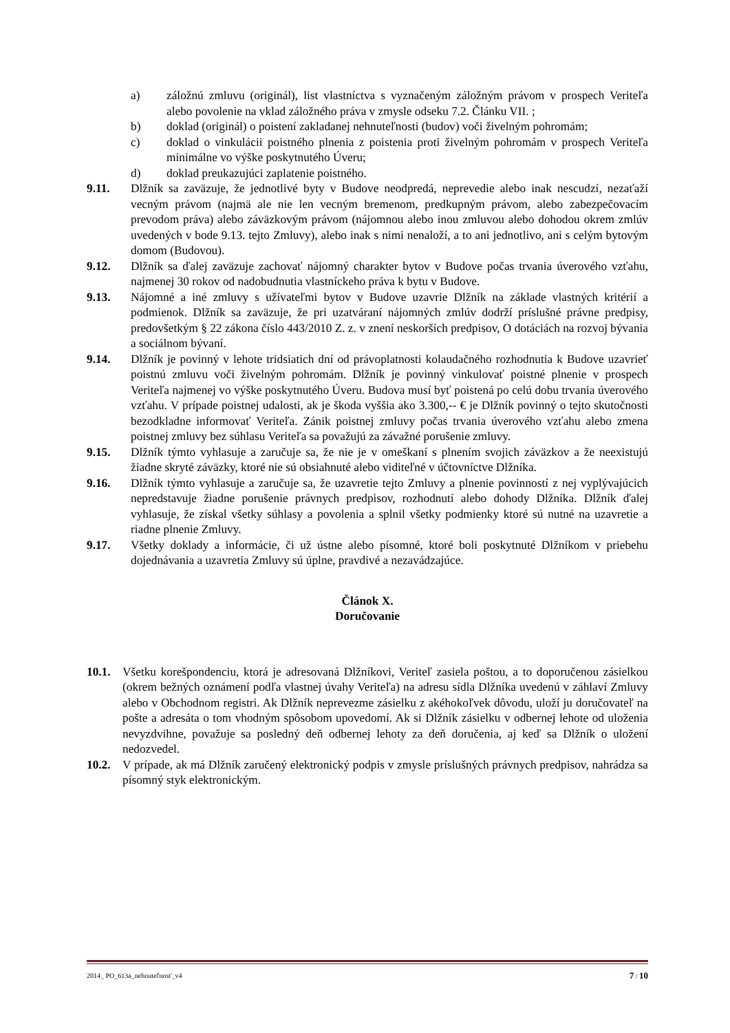a) záložnú zmluvu (originál), list vlastníctva s vyznačeným záložným právom v prospech Veriteľa alebo povolenie na vklad záložného práva v zmysle odseku 7.2. Článku VII. ;
b) doklad (originál) o poistení zakladanej nehnuteľnosti (budov) voči živelným pohromám;
c) doklad o vinkulácii poistného plnenia z poistenia proti živelným pohromám v prospech Veriteľa minimálne vo výške poskytnutého Úveru;
d) doklad preukazujúci zaplatenie poistného.
9.11. Dlžník sa zaväzuje, že jednotlivé byty v Budove neodpredá, neprevedie alebo inak nescudzí, nezaťaží vecným právom (najmä ale nie len vecným bremenom, predkupným právom, alebo zabezpečovacím prevodom práva) alebo záväzkovým právom (nájomnou alebo inou zmluvou alebo dohodou okrem zmlúv uvedených v bode 9.13. tejto Zmluvy), alebo inak s nimi nenaloží, a to ani jednotlivo, ani s celým bytovým domom (Budovou).
9.12. Dlžník sa ďalej zaväzuje zachovať nájomný charakter bytov v Budove počas trvania úverového vzťahu, najmenej 30 rokov od nadobudnutia vlastníckeho práva k bytu v Budove.
9.13. Nájomné a iné zmluvy s užívateľmi bytov v Budove uzavrie Dlžník na základe vlastných kritérií a podmienok. Dlžník sa zaväzuje, že pri uzatváraní nájomných zmlúv dodrží príslušné právne predpisy, predovšetkým § 22 zákona číslo 443/2010 Z. z. v znení neskorších predpisov, O dotáciách na rozvoj bývania a sociálnom bývaní.
9.14. Dlžník je povinný v lehote tridsiatich dní od právoplatnosti kolaudačného rozhodnutia k Budove uzavrieť poistnú zmluvu voči živelným pohromám. Dlžník je povinný vinkulovať poistné plnenie v prospech Veriteľa najmenej vo výške poskytnutého Úveru. Budova musí byť poistená po celú dobu trvania úverového vzťahu. V prípade poistnej udalosti, ak je škoda vyššia ako 3.300,-- € je Dlžník povinný o tejto skutočnosti bezodkladne informovať Veriteľa. Zánik poistnej zmluvy počas trvania úverového vzťahu alebo zmena poistnej zmluvy bez súhlasu Veriteľa sa považujú za závažné porušenie zmluvy.
9.15. Dlžník týmto vyhlasuje a zaručuje sa, že nie je v omeškaní s plnením svojich záväzkov a že neexistujú žiadne skryté záväzky, ktoré nie sú obsiahnuté alebo viditeľné v účtovníctve Dlžníka.
9.16. Dlžník týmto vyhlasuje a zaručuje sa, že uzavretie tejto Zmluvy a plnenie povinností z nej vyplývajúcich nepredstavuje žiadne porušenie právnych predpisov, rozhodnutí alebo dohody Dlžníka. Dlžník ďalej vyhlasuje, že získal všetky súhlasy a povolenia a splnil všetky podmienky ktoré sú nutné na uzavretie a riadne plnenie Zmluvy.
9.17. Všetky doklady a informácie, či už ústne alebo písomné, ktoré boli poskytnuté Dlžníkom v priebehu dojednávania a uzavretia Zmluvy sú úplne, pravdivé a nezavádzajúce.
Článok X.
Doručovanie
10.1. Všetku korešpondenciu, ktorá je adresovaná Dlžníkovi, Veriteľ zasiela poštou, a to doporučenou zásielkou (okrem bežných oznámení podľa vlastnej úvahy Veriteľa) na adresu sídla Dlžníka uvedenú v záhlaví Zmluvy alebo v Obchodnom registri. Ak Dlžník neprevezme zásielku z akéhokoľvek dôvodu, uloží ju doručovateľ na pošte a adresáta o tom vhodným spôsobom upovedomí. Ak si Dlžník zásielku v odbernej lehote od uloženia nevyzdvihne, považuje sa posledný deň odbernej lehoty za deň doručenia, aj keď sa Dlžník o uložení nedozvedel.
10.2. V prípade, ak má Dlžník zaručený elektronický podpis v zmysle príslušných právnych predpisov, nahrádza sa písomný styk elektronickým.
2014_ PO_613a_nehnuteľnosť_v4 7 / 10